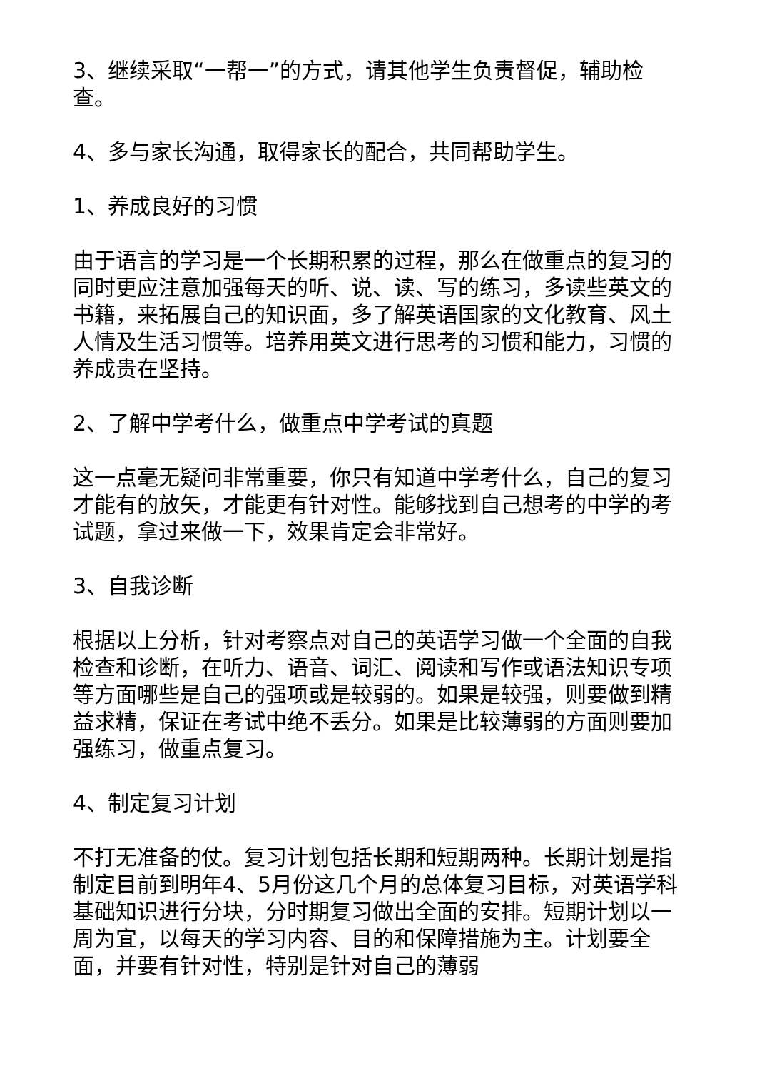3、继续采取“一帮一”的方式，请其他学生负责督促，辅助检查。
4、多与家长沟通，取得家长的配合，共同帮助学生。
1、养成良好的习惯
由于语言的学习是一个长期积累的过程，那么在做重点的复习的同时更应注意加强每天的听、说、读、写的练习，多读些英文的书籍，来拓展自己的知识面，多了解英语国家的文化教育、风土人情及生活习惯等。培养用英文进行思考的习惯和能力，习惯的养成贵在坚持。
2、了解中学考什么，做重点中学考试的真题
这一点毫无疑问非常重要，你只有知道中学考什么，自己的复习才能有的放矢，才能更有针对性。能够找到自己想考的中学的考试题，拿过来做一下，效果肯定会非常好。
3、自我诊断
根据以上分析，针对考察点对自己的英语学习做一个全面的自我检查和诊断，在听力、语音、词汇、阅读和写作或语法知识专项等方面哪些是自己的强项或是较弱的。如果是较强，则要做到精益求精，保证在考试中绝不丢分。如果是比较薄弱的方面则要加强练习，做重点复习。
4、制定复习计划
不打无准备的仗。复习计划包括长期和短期两种。长期计划是指制定目前到明年4、5月份这几个月的总体复习目标，对英语学科基础知识进行分块，分时期复习做出全面的安排。短期计划以一周为宜，以每天的学习内容、目的和保障措施为主。计划要全面，并要有针对性，特别是针对自己的薄弱